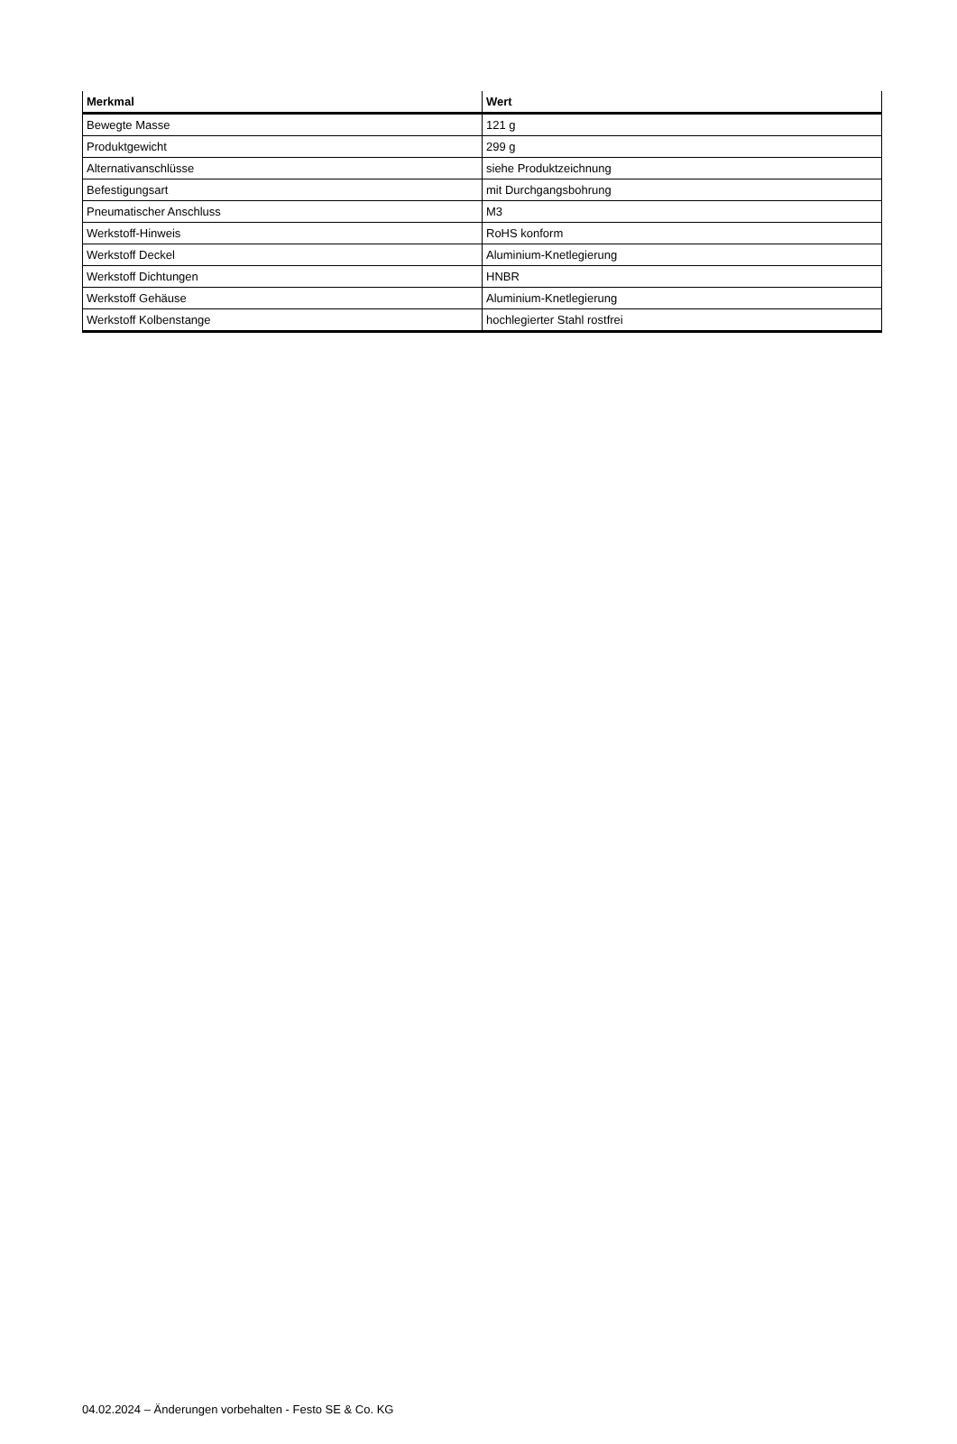| Merkmal | Wert |
| --- | --- |
| Bewegte Masse | 121 g |
| Produktgewicht | 299 g |
| Alternativanschlüsse | siehe Produktzeichnung |
| Befestigungsart | mit Durchgangsbohrung |
| Pneumatischer Anschluss | M3 |
| Werkstoff-Hinweis | RoHS konform |
| Werkstoff Deckel | Aluminium-Knetlegierung |
| Werkstoff Dichtungen | HNBR |
| Werkstoff Gehäuse | Aluminium-Knetlegierung |
| Werkstoff Kolbenstange | hochlegierter Stahl rostfrei |
04.02.2024 – Änderungen vorbehalten - Festo SE & Co. KG